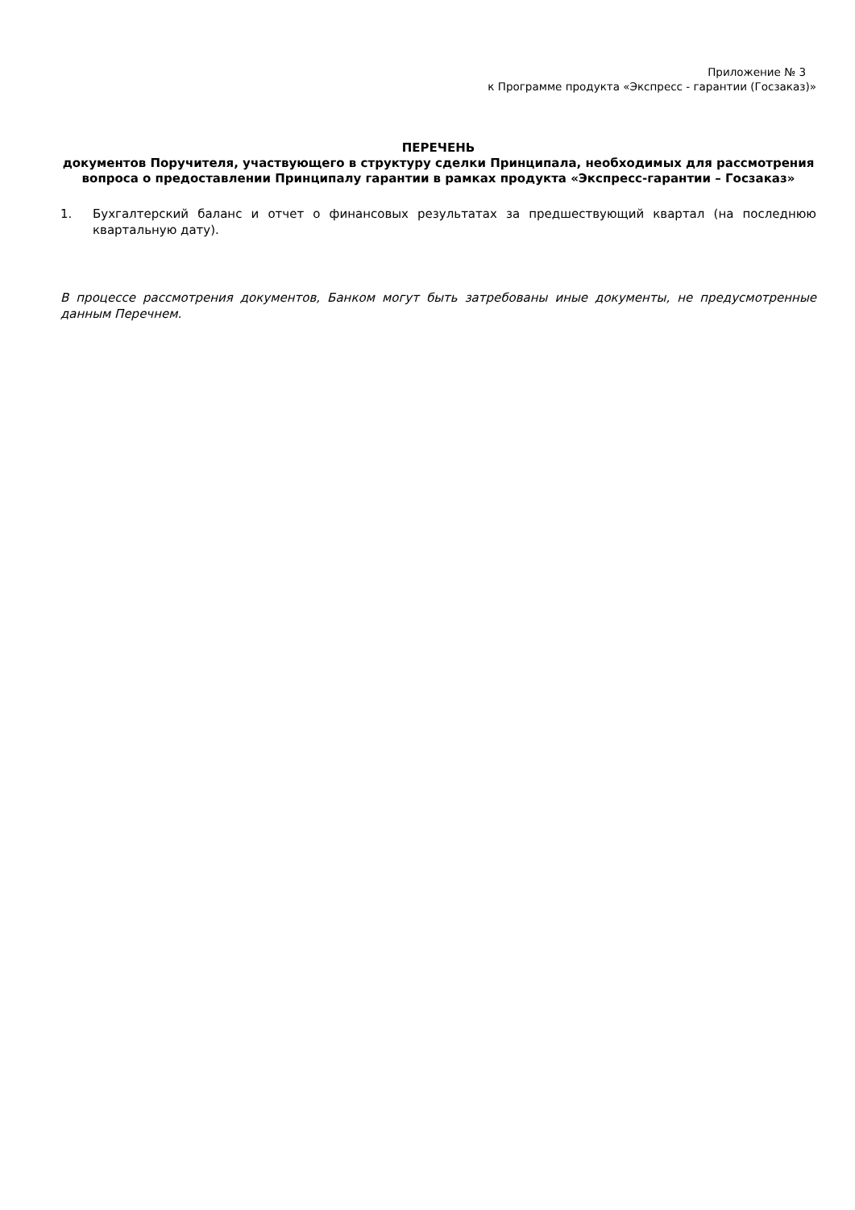Приложение № 3
к Программе продукта «Экспресс - гарантии (Госзаказ)»
ПЕРЕЧЕНЬ
документов Поручителя, участвующего в структуру сделки Принципала, необходимых для рассмотрения вопроса о предоставлении Принципалу гарантии в рамках продукта «Экспресс-гарантии – Госзаказ»
1. Бухгалтерский баланс и отчет о финансовых результатах за предшествующий квартал (на последнюю квартальную дату).
В процессе рассмотрения документов, Банком могут быть затребованы иные документы, не предусмотренные данным Перечнем.